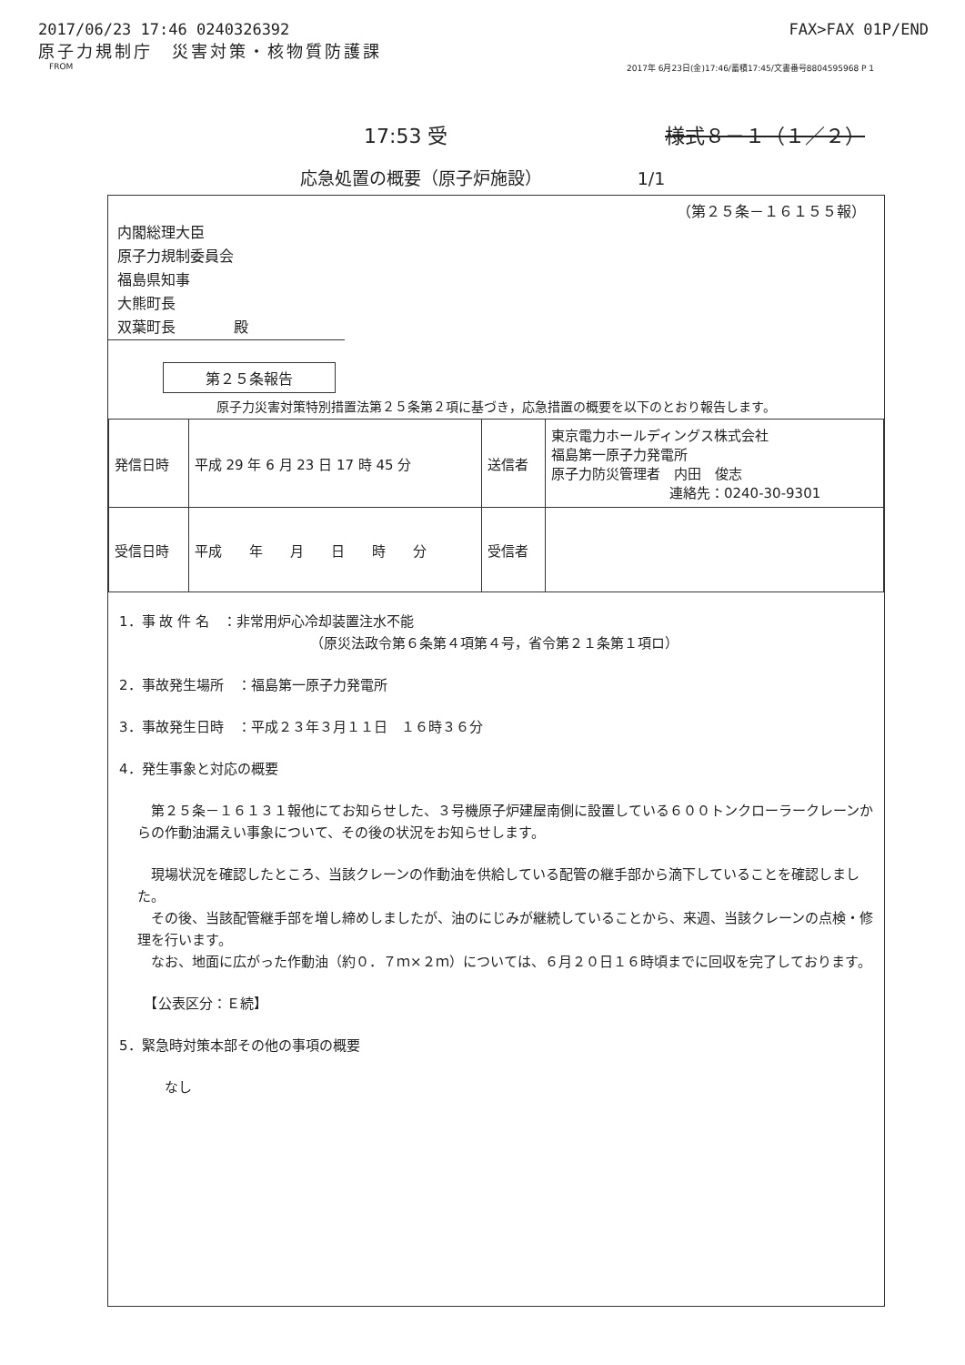2017/06/23 17:46 0240326392 FAX>FAX 01P/END
原子力規制庁　災害対策・核物質防護課
FROM 2017年 6月23日(金)17:46/蓄積17:45/文書番号8804595968 P 1
17:53 受 様式８－１（１／２）
応急処置の概要（原子炉施設）　　　　　　1/1
（第２５条－１６１５５報）
内閣総理大臣
原子力規制委員会
福島県知事
大熊町長
双葉町長　　　　殿
第２５条報告
原子力災害対策特別措置法第２５条第２項に基づき，応急措置の概要を以下のとおり報告します。
| 発信日時 | 平成 29 年 6 月 23 日 17 時 45 分 | 送信者 | 東京電力ホールディングス株式会社 福島第一原子力発電所 原子力防災管理者 内田 俊志 連絡先：0240-30-9301 |
| 受信日時 | 平成 年 月 日 時 分 | 受信者 | |
1．事 故 件 名　：非常用炉心冷却装置注水不能
（原災法政令第６条第４項第４号，省令第２１条第１項ロ）
2．事故発生場所　：福島第一原子力発電所
3．事故発生日時　：平成２３年３月１１日　１６時３６分
4．発生事象と対応の概要
　第２５条－１６１３１報他にてお知らせした、３号機原子炉建屋南側に設置している６００トンクローラークレーンからの作動油漏えい事象について、その後の状況をお知らせします。
　現場状況を確認したところ、当該クレーンの作動油を供給している配管の継手部から滴下していることを確認しました。
　その後、当該配管継手部を増し締めしましたが、油のにじみが継続していることから、来週、当該クレーンの点検・修理を行います。
　なお、地面に広がった作動油（約０．７ｍ×２ｍ）については、６月２０日１６時頃までに回収を完了しております。
　【公表区分：Ｅ続】
5．緊急時対策本部その他の事項の概要
　　なし